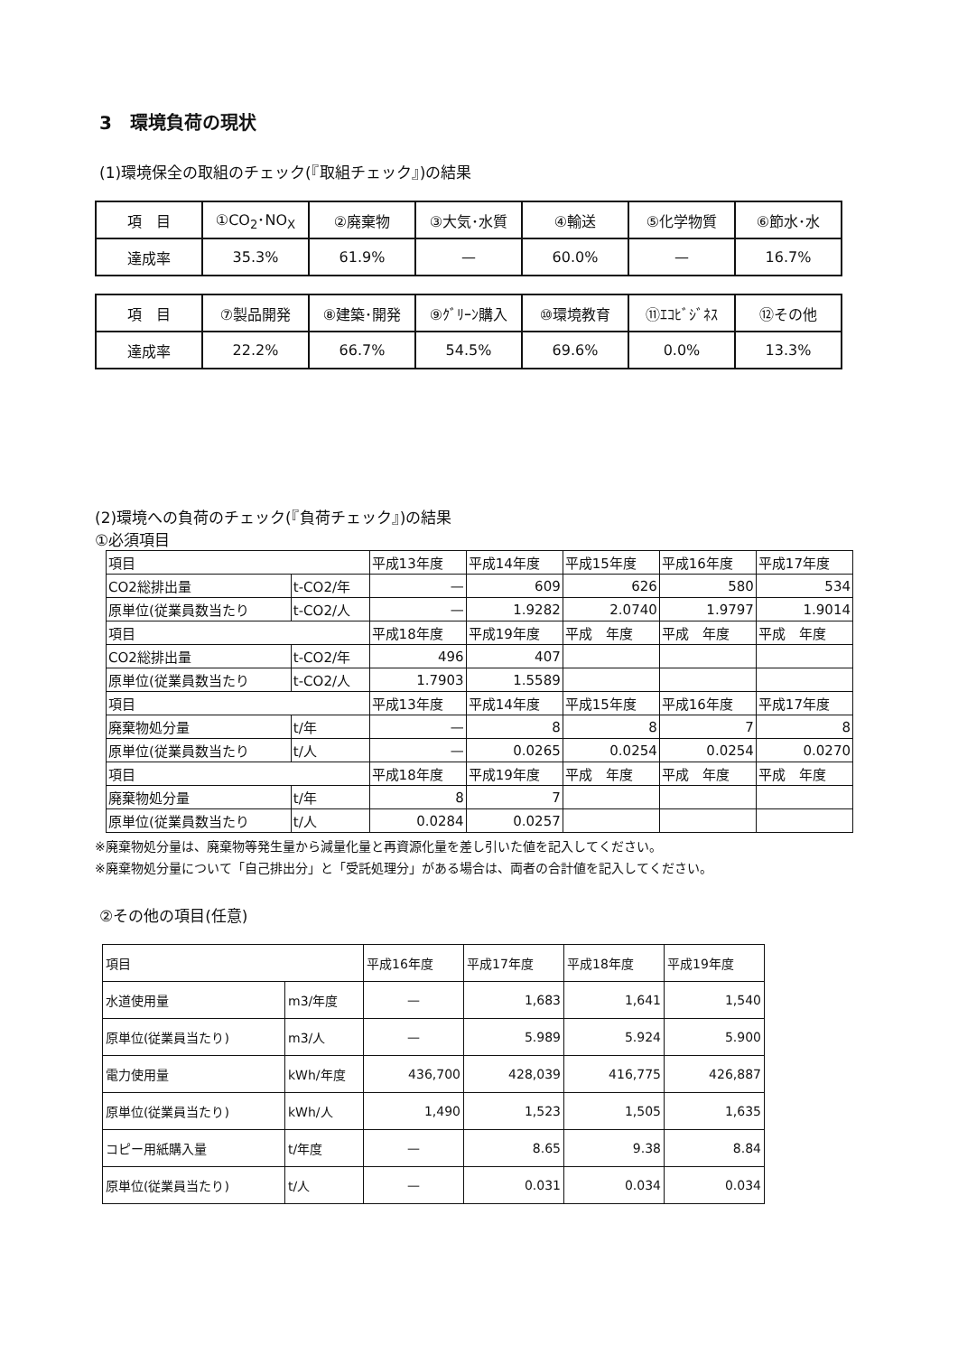3　環境負荷の現状
(1)環境保全の取組のチェック(『取組チェック』)の結果
| 項 目 | ①CO<sub>2</sub>･NO<sub>X</sub> | ②廃棄物 | ③大気･水質 | ④輸送 | ⑤化学物質 | ⑥節水･水 |
| 達成率 | 35.3% | 61.9% | — | 60.0% | — | 16.7% |
| 項 目 | ⑦製品開発 | ⑧建築･開発 | ⑨ｸﾞﾘｰﾝ購入 | ⑩環境教育 | ⑪ｴｺﾋﾞｼﾞﾈｽ | ⑫その他 |
| 達成率 | 22.2% | 66.7% | 54.5% | 69.6% | 0.0% | 13.3% |
(2)環境への負荷のチェック(『負荷チェック』)の結果
①必須項目
| 項目 | | 平成13年度 | 平成14年度 | 平成15年度 | 平成16年度 | 平成17年度 |
| CO2総排出量 | t-CO2/年 | — | 609 | 626 | 580 | 534 |
| 原単位(従業員数当たり | t-CO2/人 | — | 1.9282 | 2.0740 | 1.9797 | 1.9014 |
| 項目 | | 平成18年度 | 平成19年度 | 平成 年度 | 平成 年度 | 平成 年度 |
| CO2総排出量 | t-CO2/年 | 496 | 407 | | | |
| 原単位(従業員数当たり | t-CO2/人 | 1.7903 | 1.5589 | | | |
| 項目 | | 平成13年度 | 平成14年度 | 平成15年度 | 平成16年度 | 平成17年度 |
| 廃棄物処分量 | t/年 | — | 8 | 8 | 7 | 8 |
| 原単位(従業員数当たり | t/人 | — | 0.0265 | 0.0254 | 0.0254 | 0.0270 |
| 項目 | | 平成18年度 | 平成19年度 | 平成 年度 | 平成 年度 | 平成 年度 |
| 廃棄物処分量 | t/年 | 8 | 7 | | | |
| 原単位(従業員数当たり | t/人 | 0.0284 | 0.0257 | | | |
※廃棄物処分量は、廃棄物等発生量から減量化量と再資源化量を差し引いた値を記入してください。
※廃棄物処分量について「自己排出分」と「受託処理分」がある場合は、両者の合計値を記入してください。
②その他の項目(任意)
| 項目 | | 平成16年度 | 平成17年度 | 平成18年度 | 平成19年度 |
| 水道使用量 | m3/年度 | — | 1,683 | 1,641 | 1,540 |
| 原単位(従業員当たり) | m3/人 | — | 5.989 | 5.924 | 5.900 |
| 電力使用量 | kWh/年度 | 436,700 | 428,039 | 416,775 | 426,887 |
| 原単位(従業員当たり) | kWh/人 | 1,490 | 1,523 | 1,505 | 1,635 |
| コピー用紙購入量 | t/年度 | — | 8.65 | 9.38 | 8.84 |
| 原単位(従業員当たり) | t/人 | — | 0.031 | 0.034 | 0.034 |